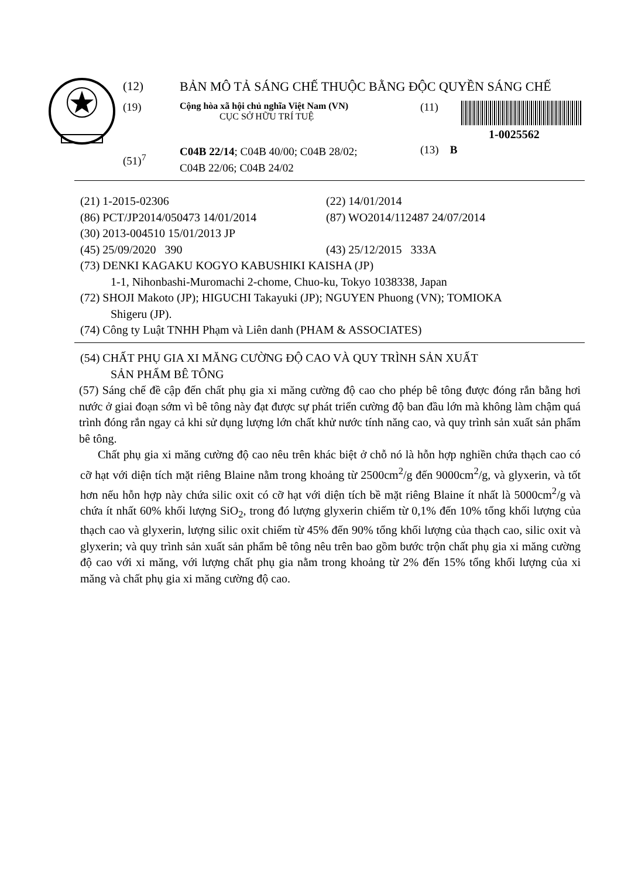(12)
BẢN MÔ TẢ SÁNG CHẾ THUỘC BẰNG ĐỘC QUYỀN SÁNG CHẾ
(19)
Cộng hòa xã hội chủ nghĩa Việt Nam (VN)
CỤC SỞ HỮU TRÍ TUỆ
(11)
1-0025562
(51)<sup>7</sup>
C04B 22/14; C04B 40/00; C04B 28/02;
C04B 22/06; C04B 24/02
(13) B
(21) 1-2015-02306 (22) 14/01/2014
(86) PCT/JP2014/050473 14/01/2014 (87) WO2014/112487 24/07/2014
(30) 2013-004510 15/01/2013 JP
(45) 25/09/2020 390 (43) 25/12/2015 333A
(73) DENKI KAGAKU KOGYO KABUSHIKI KAISHA (JP)
1-1, Nihonbashi-Muromachi 2-chome, Chuo-ku, Tokyo 1038338, Japan
(72) SHOJI Makoto (JP); HIGUCHI Takayuki (JP); NGUYEN Phuong (VN); TOMIOKA
Shigeru (JP).
(74) Công ty Luật TNHH Phạm và Liên danh (PHAM & ASSOCIATES)
(54) CHẤT PHỤ GIA XI MĂNG CƯỜNG ĐỘ CAO VÀ QUY TRÌNH SẢN XUẤT
SẢN PHẨM BÊ TÔNG
(57) Sáng chế đề cập đến chất phụ gia xi măng cường độ cao cho phép bê tông được đóng rắn bằng hơi nước ở giai đoạn sớm vì bê tông này đạt được sự phát triển cường độ ban đầu lớn mà không làm chậm quá trình đóng rắn ngay cả khi sử dụng lượng lớn chất khử nước tính năng cao, và quy trình sản xuất sản phẩm bê tông.
Chất phụ gia xi măng cường độ cao nêu trên khác biệt ở chỗ nó là hỗn hợp nghiền chứa thạch cao có cỡ hạt với diện tích mặt riêng Blaine nằm trong khoảng từ 2500cm<sup>2</sup>/g đến 9000cm<sup>2</sup>/g, và glyxerin, và tốt hơn nếu hỗn hợp này chứa silic oxit có cỡ hạt với diện tích bề mặt riêng Blaine ít nhất là 5000cm<sup>2</sup>/g và chứa ít nhất 60% khối lượng SiO<sub>2</sub>, trong đó lượng glyxerin chiếm từ 0,1% đến 10% tổng khối lượng của thạch cao và glyxerin, lượng silic oxit chiếm từ 45% đến 90% tổng khối lượng của thạch cao, silic oxit và glyxerin; và quy trình sản xuất sản phẩm bê tông nêu trên bao gồm bước trộn chất phụ gia xi măng cường độ cao với xi măng, với lượng chất phụ gia nằm trong khoảng từ 2% đến 15% tổng khối lượng của xi măng và chất phụ gia xi măng cường độ cao.